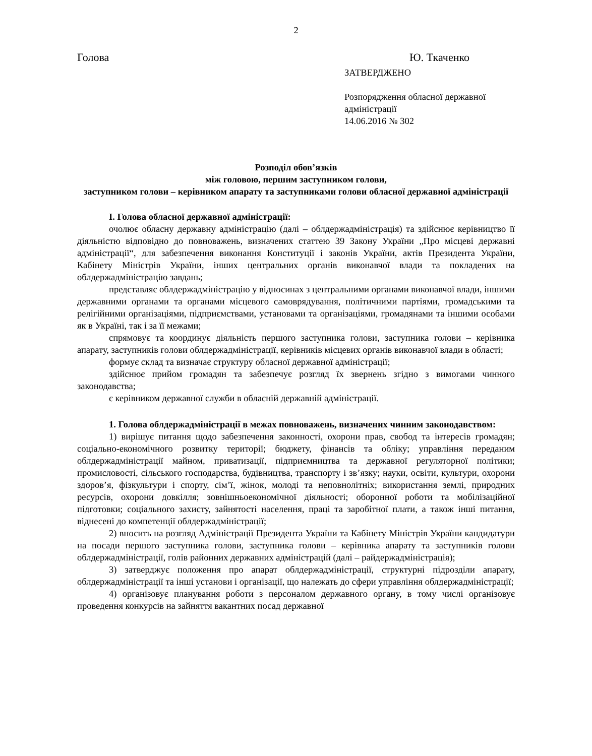2
Голова Ю. Ткаченко
ЗАТВЕРДЖЕНО
Розпорядження обласної державної адміністрації
14.06.2016 № 302
Розподіл обов’язків
між головою, першим заступником голови,
заступником голови – керівником апарату та заступниками голови обласної державної адміністрації
І. Голова обласної державної адміністрації:
очолює обласну державну адміністрацію (далі – облдержадміністрація) та здійснює керівництво її діяльністю відповідно до повноважень, визначених статтею 39 Закону України „Про місцеві державні адміністрації“, для забезпечення виконання Конституції і законів України, актів Президента України, Кабінету Міністрів України, інших центральних органів виконавчої влади та покладених на облдержадміністрацію завдань;
представляє облдержадміністрацію у відносинах з центральними органами виконавчої влади, іншими державними органами та органами місцевого самоврядування, політичними партіями, громадськими та релігійними організаціями, підприємствами, установами та організаціями, громадянами та іншими особами як в Україні, так і за її межами;
спрямовує та координує діяльність першого заступника голови, заступника голови – керівника апарату, заступників голови облдержадміністрації, керівників місцевих органів виконавчої влади в області;
формує склад та визначає структуру обласної державної адміністрації;
здійснює прийом громадян та забезпечує розгляд їх звернень згідно з вимогами чинного законодавства;
є керівником державної служби в обласній державній адміністрації.
1. Голова облдержадміністрації в межах повноважень, визначених чинним законодавством:
1) вирішує питання щодо забезпечення законності, охорони прав, свобод та інтересів громадян; соціально-економічного розвитку території; бюджету, фінансів та обліку; управління переданим облдержадміністрації майном, приватизації, підприємництва та державної регуляторної політики; промисловості, сільського господарства, будівництва, транспорту і зв’язку; науки, освіти, культури, охорони здоров’я, фізкультури і спорту, сім’ї, жінок, молоді та неповнолітніх; використання землі, природних ресурсів, охорони довкілля; зовнішньоекономічної діяльності; оборонної роботи та мобілізаційної підготовки; соціального захисту, зайнятості населення, праці та заробітної плати, а також інші питання, віднесені до компетенції облдержадміністрації;
2) вносить на розгляд Адміністрації Президента України та Кабінету Міністрів України кандидатури на посади першого заступника голови, заступника голови – керівника апарату та заступників голови облдержадміністрації, голів районних державних адміністрацій (далі – райдержадміністрація);
3) затверджує положення про апарат облдержадміністрації, структурні підрозділи апарату, облдержадміністрації та інші установи і організації, що належать до сфери управління облдержадміністрації;
4) організовує планування роботи з персоналом державного органу, в тому числі організовує проведення конкурсів на зайняття вакантних посад державної